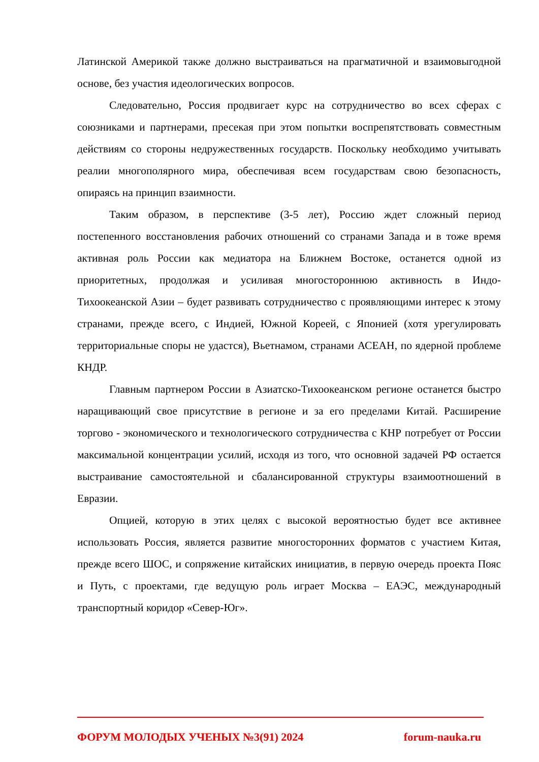Латинской Америкой также должно выстраиваться на прагматичной и взаимовыгодной основе, без участия идеологических вопросов.
Следовательно, Россия продвигает курс на сотрудничество во всех сферах с союзниками и партнерами, пресекая при этом попытки воспрепятствовать совместным действиям со стороны недружественных государств. Поскольку необходимо учитывать реалии многополярного мира, обеспечивая всем государствам свою безопасность, опираясь на принцип взаимности.
Таким образом, в перспективе (3-5 лет), Россию ждет сложный период постепенного восстановления рабочих отношений со странами Запада и в тоже время активная роль России как медиатора на Ближнем Востоке, останется одной из приоритетных, продолжая и усиливая многостороннюю активность в Индо-Тихоокеанской Азии – будет развивать сотрудничество с проявляющими интерес к этому странами, прежде всего, с Индией, Южной Кореей, с Японией (хотя урегулировать территориальные споры не удастся), Вьетнамом, странами АСЕАН, по ядерной проблеме КНДР.
Главным партнером России в Азиатско-Тихоокеанском регионе останется быстро наращивающий свое присутствие в регионе и за его пределами Китай. Расширение торгово - экономического и технологического сотрудничества с КНР потребует от России максимальной концентрации усилий, исходя из того, что основной задачей РФ остается выстраивание самостоятельной и сбалансированной структуры взаимоотношений в Евразии.
Опцией, которую в этих целях с высокой вероятностью будет все активнее использовать Россия, является развитие многосторонних форматов с участием Китая, прежде всего ШОС, и сопряжение китайских инициатив, в первую очередь проекта Пояс и Путь, с проектами, где ведущую роль играет Москва – ЕАЭС, международный транспортный коридор «Север-Юг».
ФОРУМ МОЛОДЫХ УЧЕНЫХ №3(91) 2024 forum-nauka.ru